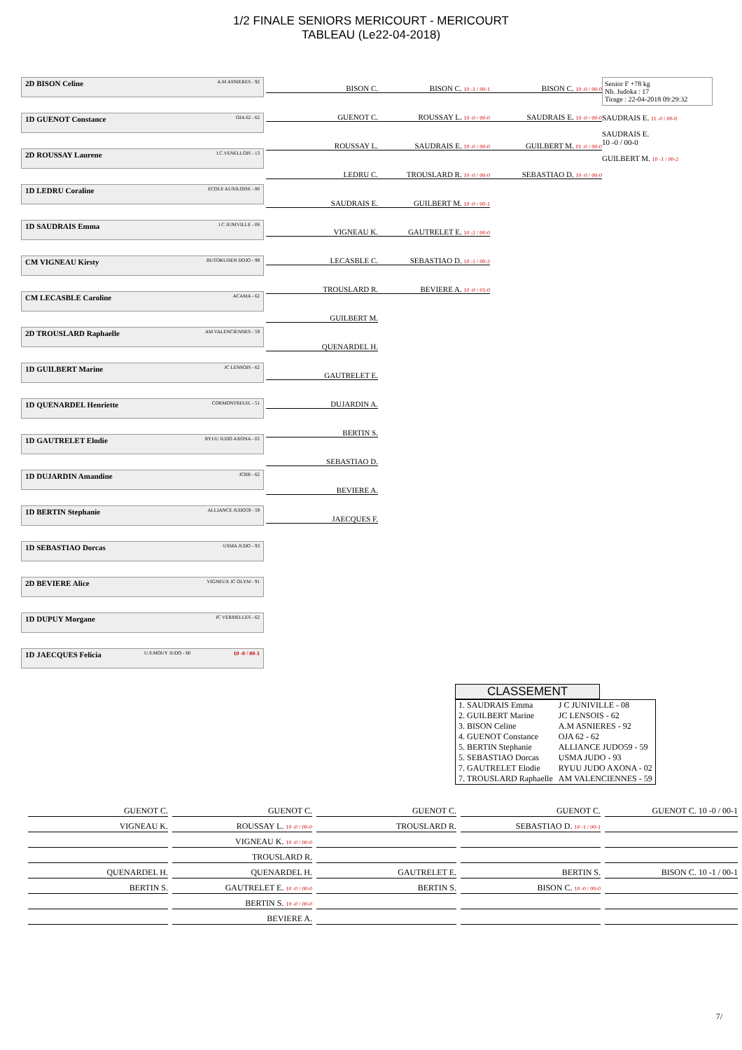1/2 FINALE SENIORS MERICOURT - MERICOURT
TABLEAU (Le22-04-2018)
2D BISON Celine A.M ASNIERES - 92
1D GUENOT Constance OJA 62 - 62
2D ROUSSAY Laurene J.C.VENELLOIS - 13
1D LEDRU Coraline ECOLE AUXILOISE - 80
1D SAUDRAIS Emma J C JUNIVILLE - 08
CM VIGNEAU Kirsty BUTOKUDEN DOJO - 99
CM LECASBLE Caroline ACAMA - 62
2D TROUSLARD Raphaelle AM VALENCIENNES - 59
1D GUILBERT Marine JC LENSOIS - 62
1D QUENARDEL Henriette CORMONTREUIL - 51
1D GAUTRELET Elodie RYUU JUDO AXONA - 02
1D DUJARDIN Amandine JCBB - 62
1D BERTIN Stephanie ALLIANCE JUDO59 - 59
1D SEBASTIAO Dorcas USMA JUDO - 93
2D BEVIERE Alice VIGNEUX JC OLYM - 91
1D DUPUY Morgane JC VERMELLES - 62
1D JAECQUES Felicia U.S.MOUY JUDO - 60 10 -0 / 00-1
BISON C.
GUENOT C.
ROUSSAY L.
LEDRU C.
SAUDRAIS E.
VIGNEAU K.
LECASBLE C.
TROUSLARD R.
GUILBERT M.
QUENARDEL H.
GAUTRELET E.
DUJARDIN A.
BERTIN S.
SEBASTIAO D.
BEVIERE A.
JAECQUES F.
BISON C. 10 -1 / 00-1
ROUSSAY L. 10 -0 / 00-0
SAUDRAIS E. 10 -0 / 00-0
TROUSLARD R. 10 -0 / 00-0
GUILBERT M. 10 -0 / 00-1
GAUTRELET E. 10 -2 / 00-0
SEBASTIAO D. 10 -1 / 00-2
BEVIERE A. 10 -0 / 01-0
BISON C. 10 -0 / 00-0
SAUDRAIS E. 10 -0 / 00-0
GUILBERT M. 01 -0 / 00-0
SEBASTIAO D. 10 -0 / 00-0
Senior F +78 kg
Nb. Judoka : 17
Tirage : 22-04-2018 09:29:32
SAUDRAIS E. 11 -0 / 00-0
SAUDRAIS E.
10 -0 / 00-0
GUILBERT M. 10 -1 / 00-2
CLASSEMENT
| 1. SAUDRAIS Emma | J C JUNIVILLE - 08 |
| 2. GUILBERT Marine | JC LENSOIS - 62 |
| 3. BISON Celine | A.M ASNIERES - 92 |
| 4. GUENOT Constance | OJA 62 - 62 |
| 5. BERTIN Stephanie | ALLIANCE JUDO59 - 59 |
| 5. SEBASTIAO Dorcas | USMA JUDO - 93 |
| 7. GAUTRELET Elodie | RYUU JUDO AXONA - 02 |
| 7. TROUSLARD Raphaelle | AM VALENCIENNES - 59 |
GUENOT C.
GUENOT C.
GUENOT C.
GUENOT C.
GUENOT C. 10 -0 / 00-1
VIGNEAU K.
ROUSSAY L. 10 -0 / 00-0
TROUSLARD R.
SEBASTIAO D. 10 -1 / 00-1
VIGNEAU K. 10 -0 / 00-0
TROUSLARD R.
QUENARDEL H.
QUENARDEL H.
GAUTRELET E.
BERTIN S.
BISON C. 10 -1 / 00-1
BERTIN S.
GAUTRELET E. 10 -0 / 00-0
BERTIN S.
BISON C. 10 -0 / 00-0
BERTIN S. 10 -0 / 00-0
BEVIERE A.
7/